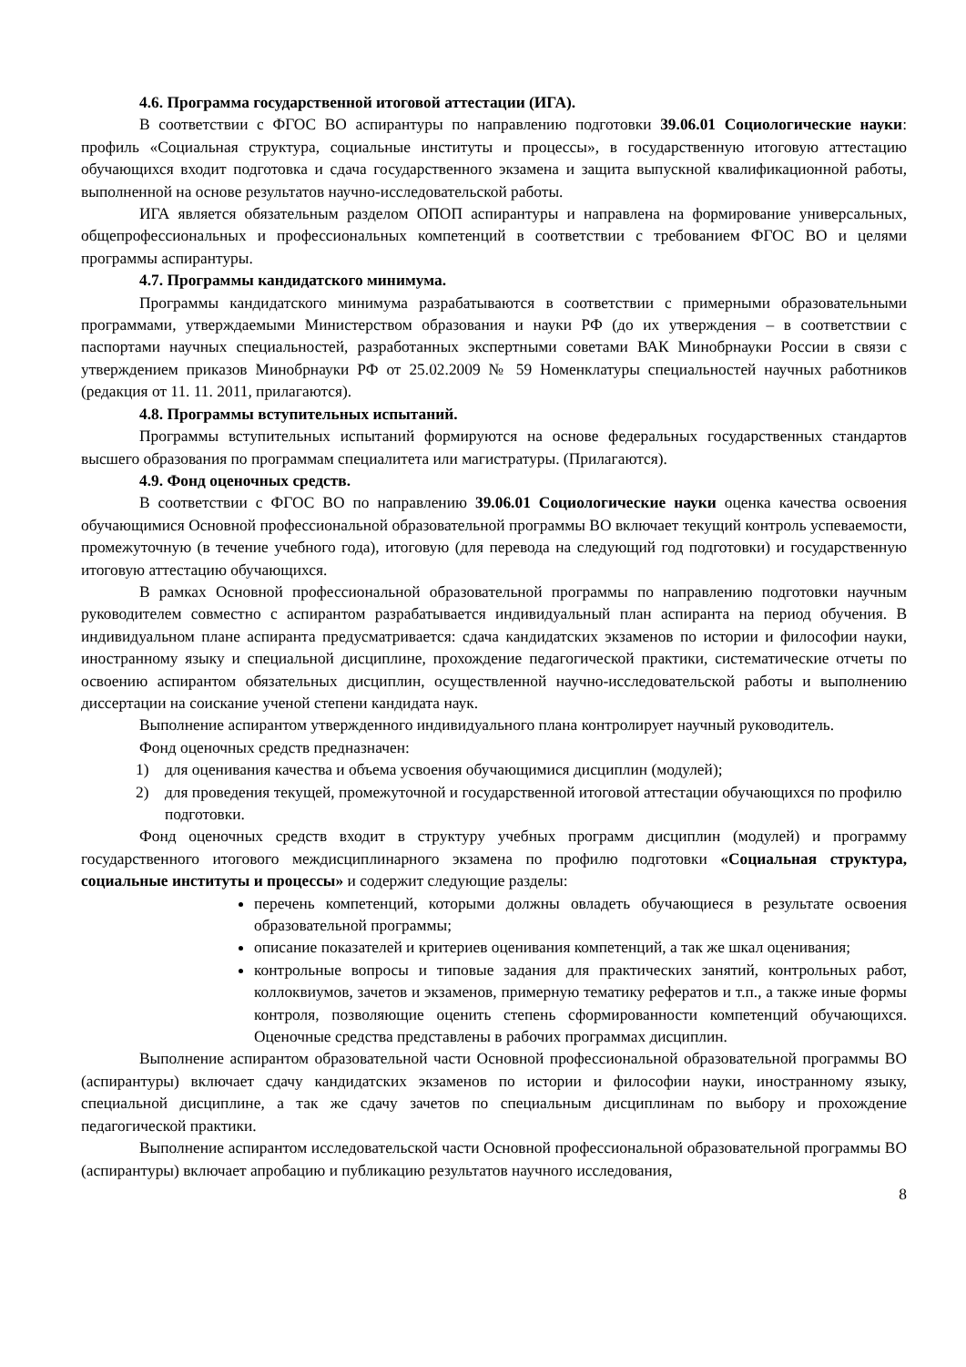4.6. Программа государственной итоговой аттестации (ИГА).
В соответствии с ФГОС ВО аспирантуры по направлению подготовки 39.06.01 Социологические науки: профиль «Социальная структура, социальные институты и процессы», в государственную итоговую аттестацию обучающихся входит подготовка и сдача государственного экзамена и защита выпускной квалификационной работы, выполненной на основе результатов научно-исследовательской работы.
ИГА является обязательным разделом ОПОП аспирантуры и направлена на формирование универсальных, общепрофессиональных и профессиональных компетенций в соответствии с требованием ФГОС ВО и целями программы аспирантуры.
4.7. Программы кандидатского минимума.
Программы кандидатского минимума разрабатываются в соответствии с примерными образовательными программами, утверждаемыми Министерством образования и науки РФ (до их утверждения – в соответствии с паспортами научных специальностей, разработанных экспертными советами ВАК Минобрнауки России в связи с утверждением приказов Минобрнауки РФ от 25.02.2009 № 59 Номенклатуры специальностей научных работников (редакция от 11. 11. 2011, прилагаются).
4.8. Программы вступительных испытаний.
Программы вступительных испытаний формируются на основе федеральных государственных стандартов высшего образования по программам специалитета или магистратуры. (Прилагаются).
4.9. Фонд оценочных средств.
В соответствии с ФГОС ВО по направлению 39.06.01 Социологические науки оценка качества освоения обучающимися Основной профессиональной образовательной программы ВО включает текущий контроль успеваемости, промежуточную (в течение учебного года), итоговую (для перевода на следующий год подготовки) и государственную итоговую аттестацию обучающихся.
В рамках Основной профессиональной образовательной программы по направлению подготовки научным руководителем совместно с аспирантом разрабатывается индивидуальный план аспиранта на период обучения. В индивидуальном плане аспиранта предусматривается: сдача кандидатских экзаменов по истории и философии науки, иностранному языку и специальной дисциплине, прохождение педагогической практики, систематические отчеты по освоению аспирантом обязательных дисциплин, осуществленной научно-исследовательской работы и выполнению диссертации на соискание ученой степени кандидата наук.
Выполнение аспирантом утвержденного индивидуального плана контролирует научный руководитель.
Фонд оценочных средств предназначен:
1) для оценивания качества и объема усвоения обучающимися дисциплин (модулей);
2) для проведения текущей, промежуточной и государственной итоговой аттестации обучающихся по профилю подготовки.
Фонд оценочных средств входит в структуру учебных программ дисциплин (модулей) и программу государственного итогового междисциплинарного экзамена по профилю подготовки «Социальная структура, социальные институты и процессы» и содержит следующие разделы:
перечень компетенций, которыми должны овладеть обучающиеся в результате освоения образовательной программы;
описание показателей и критериев оценивания компетенций, а так же шкал оценивания;
контрольные вопросы и типовые задания для практических занятий, контрольных работ, коллоквиумов, зачетов и экзаменов, примерную тематику рефератов и т.п., а также иные формы контроля, позволяющие оценить степень сформированности компетенций обучающихся. Оценочные средства представлены в рабочих программах дисциплин.
Выполнение аспирантом образовательной части Основной профессиональной образовательной программы ВО (аспирантуры) включает сдачу кандидатских экзаменов по истории и философии науки, иностранному языку, специальной дисциплине, а так же сдачу зачетов по специальным дисциплинам по выбору и прохождение педагогической практики.
Выполнение аспирантом исследовательской части Основной профессиональной образовательной программы ВО (аспирантуры) включает апробацию и публикацию результатов научного исследования,
8